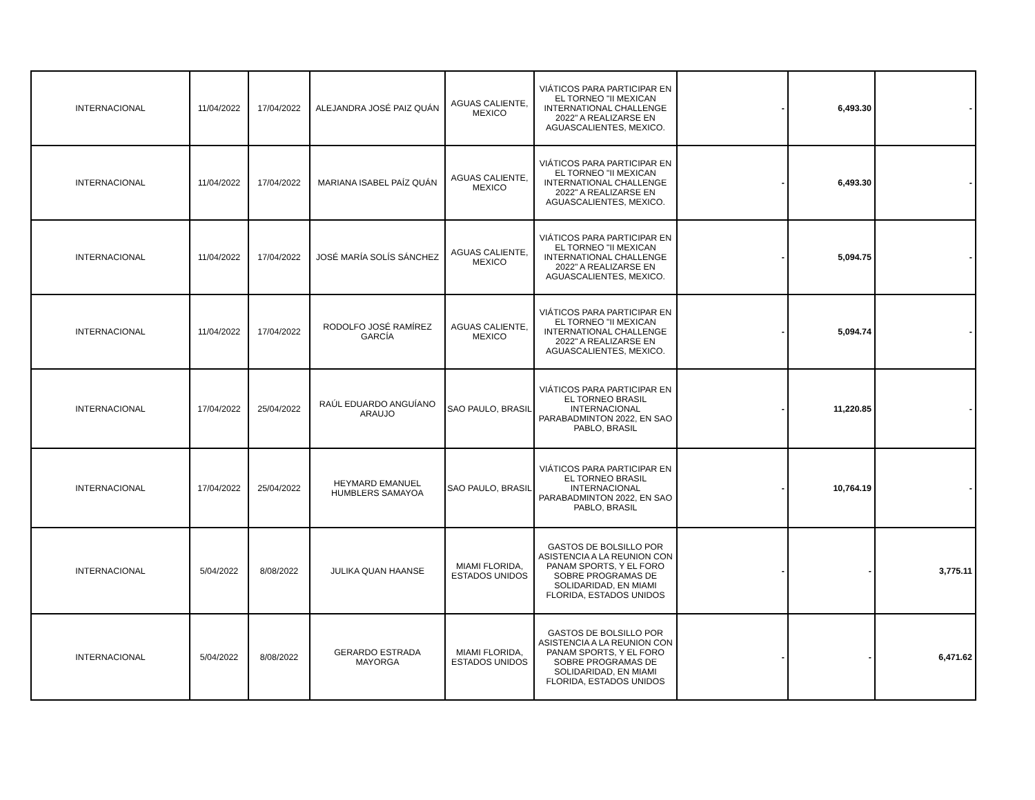| INTERNACIONAL | 11/04/2022 | 17/04/2022 | ALEJANDRA JOSÉ PAIZ QUÁN | AGUAS CALIENTE, MEXICO | VIÁTICOS PARA PARTICIPAR EN EL TORNEO "II MEXICAN INTERNATIONAL CHALLENGE 2022" A REALIZARSE EN AGUASCALIENTES, MEXICO. | - | 6,493.30 | - |
| INTERNACIONAL | 11/04/2022 | 17/04/2022 | MARIANA ISABEL PAÍZ QUÁN | AGUAS CALIENTE, MEXICO | VIÁTICOS PARA PARTICIPAR EN EL TORNEO "II MEXICAN INTERNATIONAL CHALLENGE 2022" A REALIZARSE EN AGUASCALIENTES, MEXICO. | - | 6,493.30 | - |
| INTERNACIONAL | 11/04/2022 | 17/04/2022 | JOSÉ MARÍA SOLÍS SÁNCHEZ | AGUAS CALIENTE, MEXICO | VIÁTICOS PARA PARTICIPAR EN EL TORNEO "II MEXICAN INTERNATIONAL CHALLENGE 2022" A REALIZARSE EN AGUASCALIENTES, MEXICO. | - | 5,094.75 | - |
| INTERNACIONAL | 11/04/2022 | 17/04/2022 | RODOLFO JOSÉ RAMÍREZ GARCÍA | AGUAS CALIENTE, MEXICO | VIÁTICOS PARA PARTICIPAR EN EL TORNEO "II MEXICAN INTERNATIONAL CHALLENGE 2022" A REALIZARSE EN AGUASCALIENTES, MEXICO. | - | 5,094.74 | - |
| INTERNACIONAL | 17/04/2022 | 25/04/2022 | RAÚL EDUARDO ANGUÍANO ARAUJO | SAO PAULO, BRASIL | VIÁTICOS PARA PARTICIPAR EN EL TORNEO BRASIL INTERNACIONAL PARABADMINTON 2022, EN SAO PABLO, BRASIL | - | 11,220.85 | - |
| INTERNACIONAL | 17/04/2022 | 25/04/2022 | HEYMARD EMANUEL HUMBLERS SAMAYOA | SAO PAULO, BRASIL | VIÁTICOS PARA PARTICIPAR EN EL TORNEO BRASIL INTERNACIONAL PARABADMINTON 2022, EN SAO PABLO, BRASIL | - | 10,764.19 | - |
| INTERNACIONAL | 5/04/2022 | 8/08/2022 | JULIKA QUAN HAANSE | MIAMI FLORIDA, ESTADOS UNIDOS | GASTOS DE BOLSILLO POR ASISTENCIA A LA REUNION CON PANAM SPORTS, Y EL FORO SOBRE PROGRAMAS DE SOLIDARIDAD, EN MIAMI FLORIDA, ESTADOS UNIDOS | - | - | 3,775.11 |
| INTERNACIONAL | 5/04/2022 | 8/08/2022 | GERARDO ESTRADA MAYORGA | MIAMI FLORIDA, ESTADOS UNIDOS | GASTOS DE BOLSILLO POR ASISTENCIA A LA REUNION CON PANAM SPORTS, Y EL FORO SOBRE PROGRAMAS DE SOLIDARIDAD, EN MIAMI FLORIDA, ESTADOS UNIDOS | - | - | 6,471.62 |